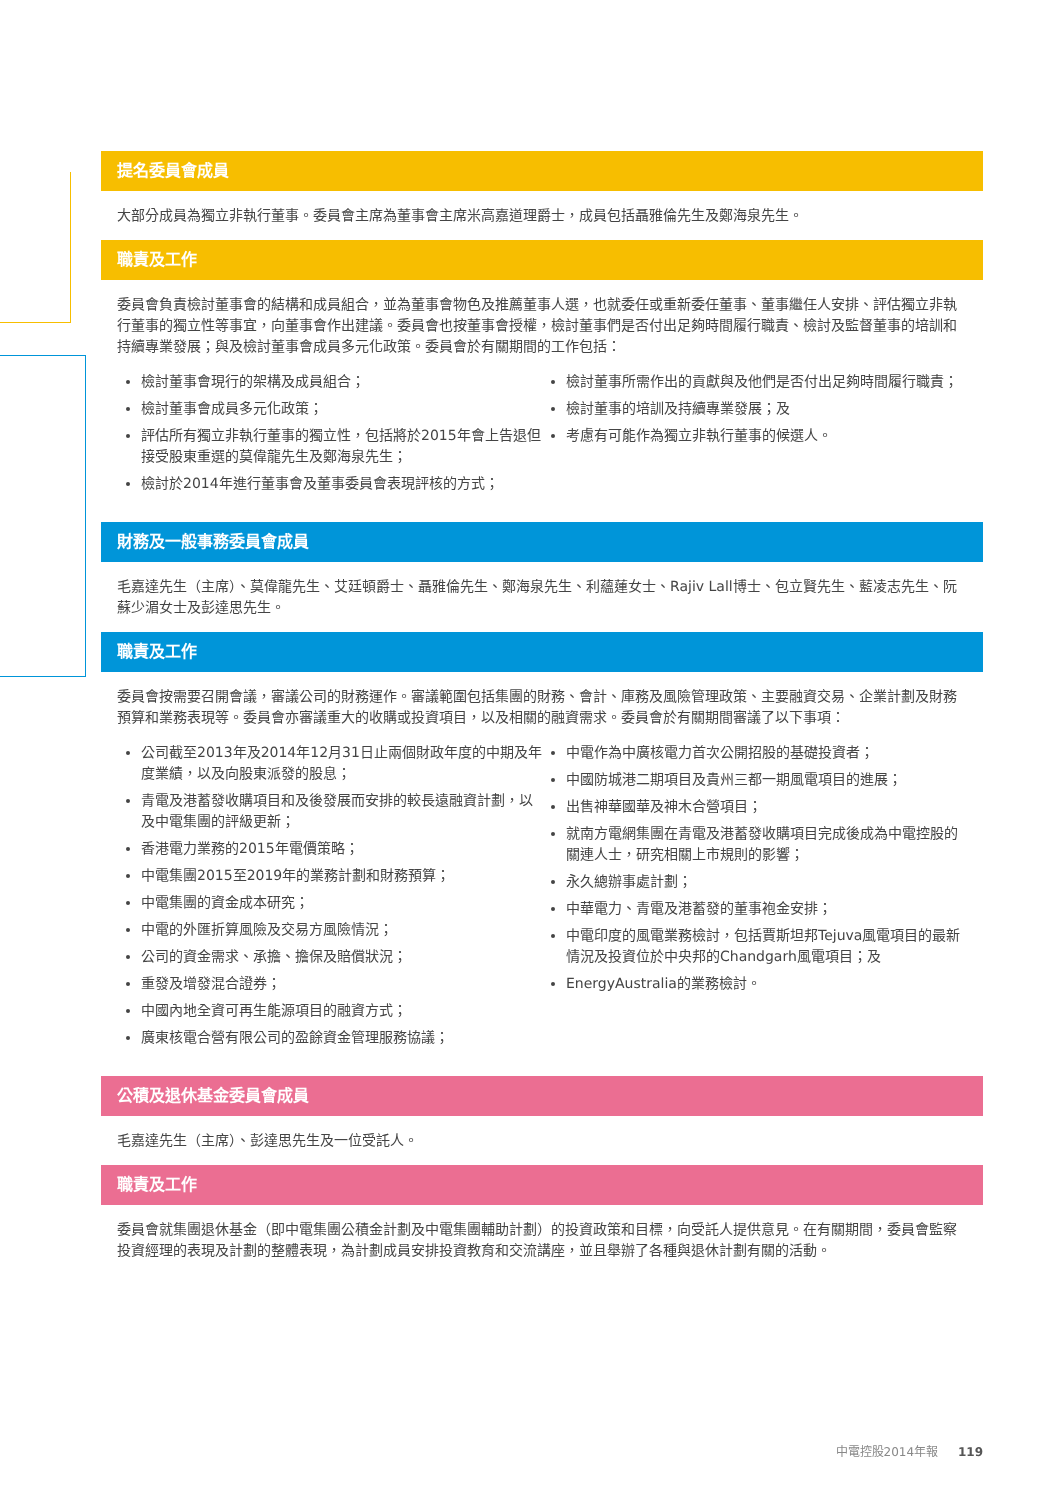提名委員會成員
大部分成員為獨立非執行董事。委員會主席為董事會主席米高嘉道理爵士，成員包括聶雅倫先生及鄭海泉先生。
職責及工作
委員會負責檢討董事會的結構和成員組合，並為董事會物色及推薦董事人選，也就委任或重新委任董事、董事繼任人安排、評估獨立非執行董事的獨立性等事宜，向董事會作出建議。委員會也按董事會授權，檢討董事們是否付出足夠時間履行職責、檢討及監督董事的培訓和持續專業發展；與及檢討董事會成員多元化政策。委員會於有關期間的工作包括：
檢討董事會現行的架構及成員組合；
檢討董事會成員多元化政策；
評估所有獨立非執行董事的獨立性，包括將於2015年會上告退但接受股東重選的莫偉龍先生及鄭海泉先生；
檢討於2014年進行董事會及董事委員會表現評核的方式；
檢討董事所需作出的貢獻與及他們是否付出足夠時間履行職責；
檢討董事的培訓及持續專業發展；及
考慮有可能作為獨立非執行董事的候選人。
財務及一般事務委員會成員
毛嘉達先生（主席）、莫偉龍先生、艾廷頓爵士、聶雅倫先生、鄭海泉先生、利蘊蓮女士、Rajiv Lall博士、包立賢先生、藍凌志先生、阮蘇少湄女士及彭達思先生。
職責及工作
委員會按需要召開會議，審議公司的財務運作。審議範圍包括集團的財務、會計、庫務及風險管理政策、主要融資交易、企業計劃及財務預算和業務表現等。委員會亦審議重大的收購或投資項目，以及相關的融資需求。委員會於有關期間審議了以下事項：
公司截至2013年及2014年12月31日止兩個財政年度的中期及年度業績，以及向股東派發的股息；
青電及港蓄發收購項目和及後發展而安排的較長遠融資計劃，以及中電集團的評級更新；
香港電力業務的2015年電價策略；
中電集團2015至2019年的業務計劃和財務預算；
中電集團的資金成本研究；
中電的外匯折算風險及交易方風險情況；
公司的資金需求、承擔、擔保及賠償狀況；
重發及增發混合證券；
中國內地全資可再生能源項目的融資方式；
廣東核電合營有限公司的盈餘資金管理服務協議；
中電作為中廣核電力首次公開招股的基礎投資者；
中國防城港二期項目及貴州三都一期風電項目的進展；
出售神華國華及神木合營項目；
就南方電網集團在青電及港蓄發收購項目完成後成為中電控股的關連人士，研究相關上市規則的影響；
永久總辦事處計劃；
中華電力、青電及港蓄發的董事袍金安排；
中電印度的風電業務檢討，包括賈斯坦邦Tejuva風電項目的最新情況及投資位於中央邦的Chandgarh風電項目；及
EnergyAustralia的業務檢討。
公積及退休基金委員會成員
毛嘉達先生（主席）、彭達思先生及一位受託人。
職責及工作
委員會就集團退休基金（即中電集團公積金計劃及中電集團輔助計劃）的投資政策和目標，向受託人提供意見。在有關期間，委員會監察投資經理的表現及計劃的整體表現，為計劃成員安排投資教育和交流講座，並且舉辦了各種與退休計劃有關的活動。
中電控股2014年報 119